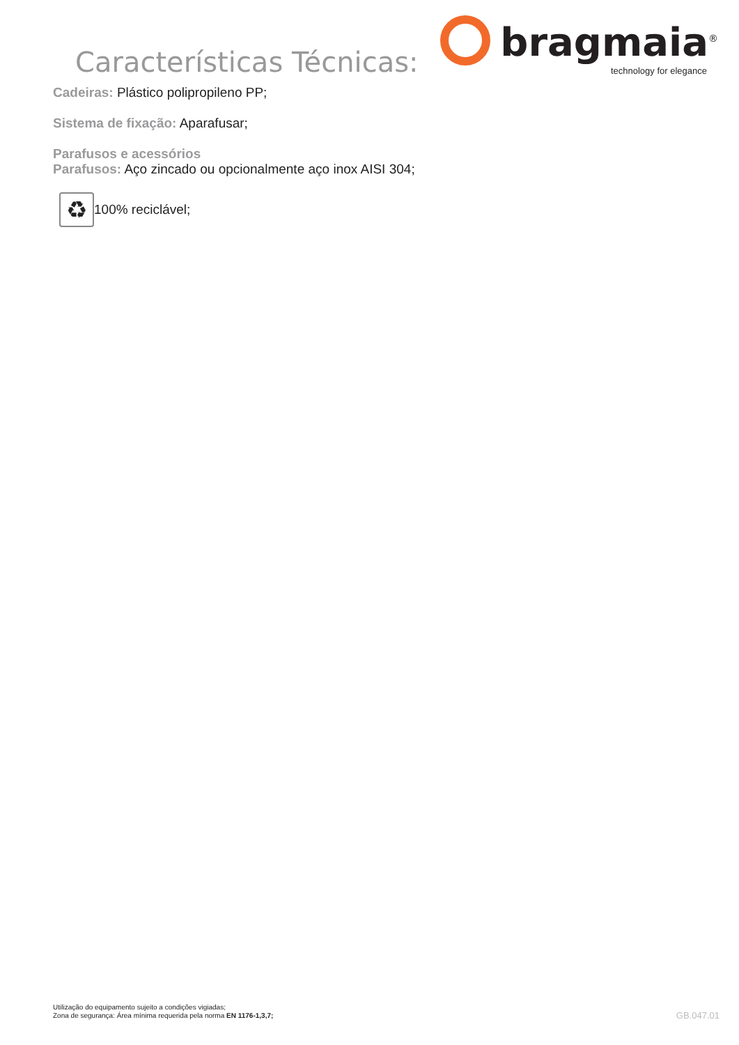Características Técnicas:
bragmaia<sup>®</sup>
technology for elegance
Cadeiras: Plástico polipropileno PP;
Sistema de fixação: Aparafusar;
Parafusos e acessórios
Parafusos: Aço zincado ou opcionalmente aço inox AISI 304;
♻
100% reciclável;
Utilização do equipamento sujeito a condições vigiadas;
Zona de segurança: Área mínima requerida pela norma EN 1176-1,3,7;
GB.047.01